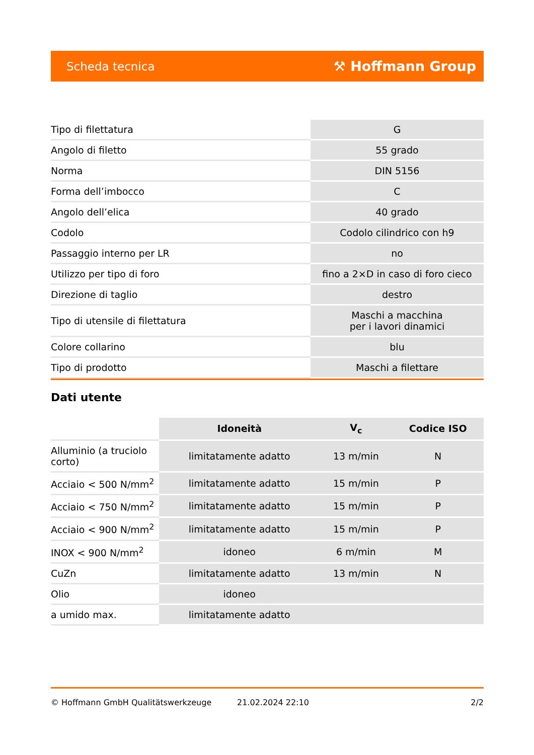Scheda tecnica ⚒ Hoffmann Group
| Tipo di filettatura | G |
| Angolo di filetto | 55 grado |
| Norma | DIN 5156 |
| Forma dell’imbocco | C |
| Angolo dell’elica | 40 grado |
| Codolo | Codolo cilindrico con h9 |
| Passaggio interno per LR | no |
| Utilizzo per tipo di foro | fino a 2×D in caso di foro cieco |
| Direzione di taglio | destro |
| Tipo di utensile di filettatura | Maschi a macchina per i lavori dinamici |
| Colore collarino | blu |
| Tipo di prodotto | Maschi a filettare |
Dati utente
| | Idoneità | V<sub>c</sub> | Codice ISO |
| --- | --- | --- | --- |
| Alluminio (a truciolo corto) | limitatamente adatto | 13 m/min | N |
| Acciaio < 500 N/mm<sup>2</sup> | limitatamente adatto | 15 m/min | P |
| Acciaio < 750 N/mm<sup>2</sup> | limitatamente adatto | 15 m/min | P |
| Acciaio < 900 N/mm<sup>2</sup> | limitatamente adatto | 15 m/min | P |
| INOX < 900 N/mm<sup>2</sup> | idoneo | 6 m/min | M |
| CuZn | limitatamente adatto | 13 m/min | N |
| Olio | idoneo | | |
| a umido max. | limitatamente adatto | | |
© Hoffmann GmbH Qualitätswerkzeuge 21.02.2024 22:10 2/2